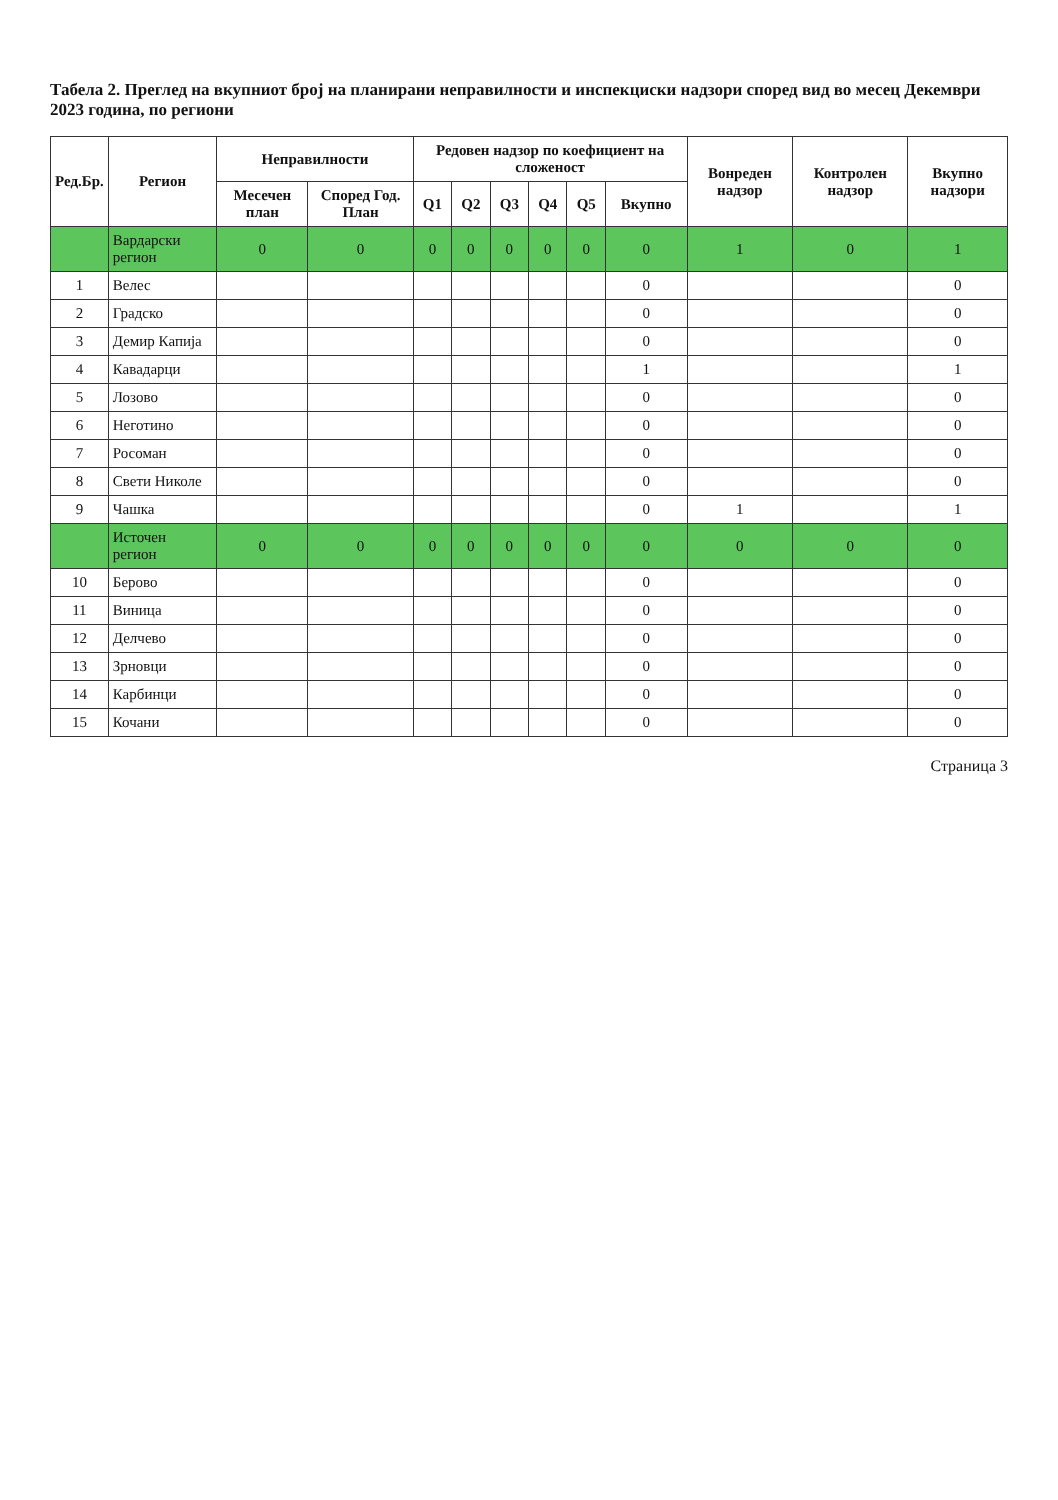Табела 2. Преглед на вкупниот број на планирани неправилности и инспекциски надзори според вид во месец Декември 2023 година, по региони
| Ред.Бр. | Регион | Неправилности | | Редовен надзор по коефициент на сложеност | | | | | | Вонреден надзор | Контролен надзор | Вкупно надзори |
| --- | --- | --- | --- | --- | --- | --- | --- | --- | --- | --- | --- | --- |
| | | Месечен план | Според Год. План | Q1 | Q2 | Q3 | Q4 | Q5 | Вкупно | | | |
| | Вардарски регион | 0 | 0 | 0 | 0 | 0 | 0 | 0 | 0 | 1 | 0 | 1 |
| 1 | Велес | | | | | | | | 0 | | | 0 |
| 2 | Градско | | | | | | | | 0 | | | 0 |
| 3 | Демир Капија | | | | | | | | 0 | | | 0 |
| 4 | Кавадарци | | | | | | | | 1 | | | 1 |
| 5 | Лозово | | | | | | | | 0 | | | 0 |
| 6 | Неготино | | | | | | | | 0 | | | 0 |
| 7 | Росоман | | | | | | | | 0 | | | 0 |
| 8 | Свети Николе | | | | | | | | 0 | | | 0 |
| 9 | Чашка | | | | | | | | 0 | 1 | | 1 |
| | Источен регион | 0 | 0 | 0 | 0 | 0 | 0 | 0 | 0 | 0 | 0 | 0 |
| 10 | Берово | | | | | | | | 0 | | | 0 |
| 11 | Виница | | | | | | | | 0 | | | 0 |
| 12 | Делчево | | | | | | | | 0 | | | 0 |
| 13 | Зрновци | | | | | | | | 0 | | | 0 |
| 14 | Карбинци | | | | | | | | 0 | | | 0 |
| 15 | Кочани | | | | | | | | 0 | | | 0 |
Страница 3